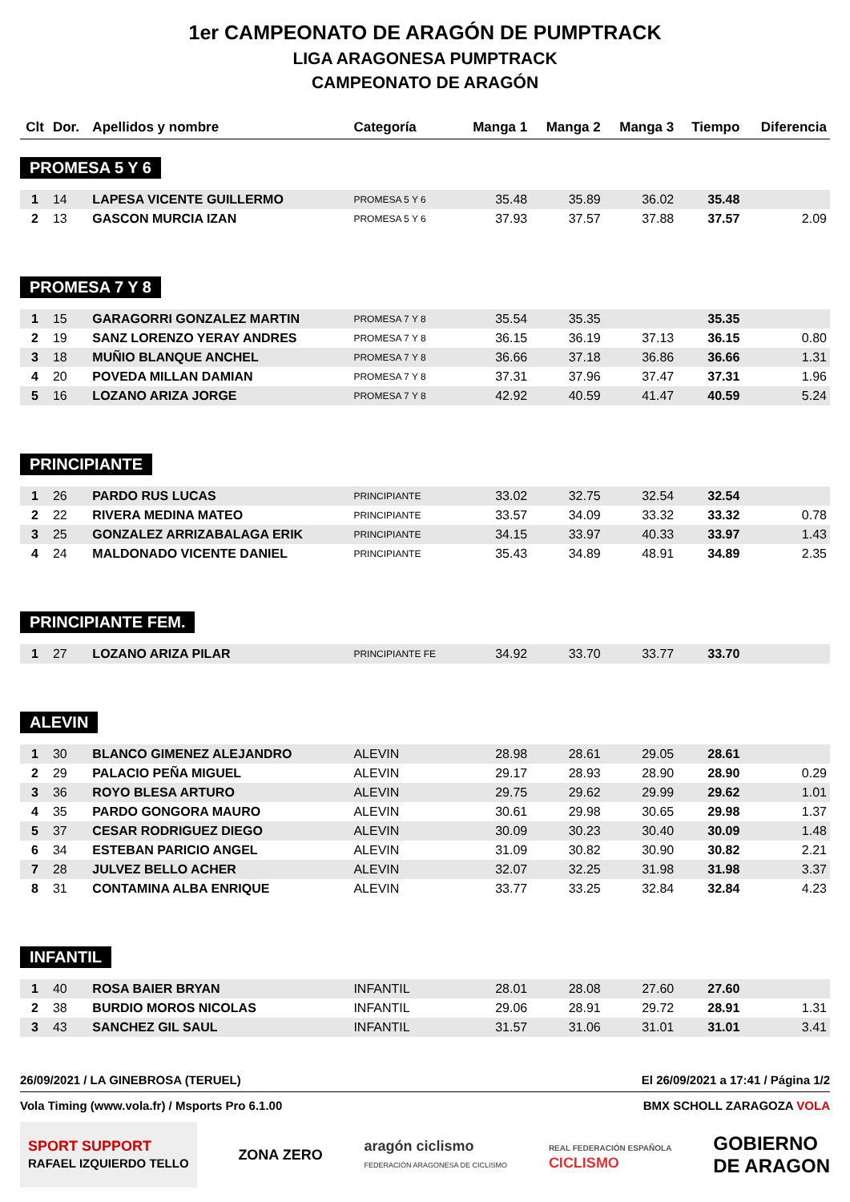1er CAMPEONATO DE ARAGÓN DE PUMPTRACK
LIGA ARAGONESA PUMPTRACK
CAMPEONATO DE ARAGÓN
| Clt | Dor. | Apellidos y nombre | Categoría | Manga 1 | Manga 2 | Manga 3 | Tiempo | Diferencia |
| --- | --- | --- | --- | --- | --- | --- | --- | --- |
| PROMESA 5 Y 6 | | | | | | | | |
| 1 | 14 | LAPESA VICENTE GUILLERMO | PROMESA 5 Y 6 | 35.48 | 35.89 | 36.02 | 35.48 | |
| 2 | 13 | GASCON MURCIA IZAN | PROMESA 5 Y 6 | 37.93 | 37.57 | 37.88 | 37.57 | 2.09 |
| PROMESA 7 Y 8 | | | | | | | | |
| 1 | 15 | GARAGORRI GONZALEZ MARTIN | PROMESA 7 Y 8 | 35.54 | 35.35 | | 35.35 | |
| 2 | 19 | SANZ LORENZO YERAY ANDRES | PROMESA 7 Y 8 | 36.15 | 36.19 | 37.13 | 36.15 | 0.80 |
| 3 | 18 | MUÑIO BLANQUE ANCHEL | PROMESA 7 Y 8 | 36.66 | 37.18 | 36.86 | 36.66 | 1.31 |
| 4 | 20 | POVEDA MILLAN DAMIAN | PROMESA 7 Y 8 | 37.31 | 37.96 | 37.47 | 37.31 | 1.96 |
| 5 | 16 | LOZANO ARIZA JORGE | PROMESA 7 Y 8 | 42.92 | 40.59 | 41.47 | 40.59 | 5.24 |
| PRINCIPIANTE | | | | | | | | |
| 1 | 26 | PARDO RUS LUCAS | PRINCIPIANTE | 33.02 | 32.75 | 32.54 | 32.54 | |
| 2 | 22 | RIVERA MEDINA MATEO | PRINCIPIANTE | 33.57 | 34.09 | 33.32 | 33.32 | 0.78 |
| 3 | 25 | GONZALEZ ARRIZABALAGA ERIK | PRINCIPIANTE | 34.15 | 33.97 | 40.33 | 33.97 | 1.43 |
| 4 | 24 | MALDONADO VICENTE DANIEL | PRINCIPIANTE | 35.43 | 34.89 | 48.91 | 34.89 | 2.35 |
| PRINCIPIANTE FEM. | | | | | | | | |
| 1 | 27 | LOZANO ARIZA PILAR | PRINCIPIANTE FE | 34.92 | 33.70 | 33.77 | 33.70 | |
| ALEVIN | | | | | | | | |
| 1 | 30 | BLANCO GIMENEZ ALEJANDRO | ALEVIN | 28.98 | 28.61 | 29.05 | 28.61 | |
| 2 | 29 | PALACIO PEÑA MIGUEL | ALEVIN | 29.17 | 28.93 | 28.90 | 28.90 | 0.29 |
| 3 | 36 | ROYO BLESA ARTURO | ALEVIN | 29.75 | 29.62 | 29.99 | 29.62 | 1.01 |
| 4 | 35 | PARDO GONGORA MAURO | ALEVIN | 30.61 | 29.98 | 30.65 | 29.98 | 1.37 |
| 5 | 37 | CESAR RODRIGUEZ DIEGO | ALEVIN | 30.09 | 30.23 | 30.40 | 30.09 | 1.48 |
| 6 | 34 | ESTEBAN PARICIO ANGEL | ALEVIN | 31.09 | 30.82 | 30.90 | 30.82 | 2.21 |
| 7 | 28 | JULVEZ BELLO ACHER | ALEVIN | 32.07 | 32.25 | 31.98 | 31.98 | 3.37 |
| 8 | 31 | CONTAMINA ALBA ENRIQUE | ALEVIN | 33.77 | 33.25 | 32.84 | 32.84 | 4.23 |
| INFANTIL | | | | | | | | |
| 1 | 40 | ROSA BAIER BRYAN | INFANTIL | 28.01 | 28.08 | 27.60 | 27.60 | |
| 2 | 38 | BURDIO MOROS NICOLAS | INFANTIL | 29.06 | 28.91 | 29.72 | 28.91 | 1.31 |
| 3 | 43 | SANCHEZ GIL SAUL | INFANTIL | 31.57 | 31.06 | 31.01 | 31.01 | 3.41 |
26/09/2021 / LA GINEBROSA (TERUEL) El 26/09/2021 a 17:41 / Página 1/2
Vola Timing (www.vola.fr) / Msports Pro 6.1.00 BMX SCHOLL ZARAGOZA VOLA
SPORT SUPPORT
RAFAEL IZQUIERDO TELLO ZONA ZERO aragón ciclismo
FEDERACIÓN ARAGONESA DE CICLISMO REAL FEDERACIÓN ESPAÑOLA
CICLISMO GOBIERNO
DE ARAGON